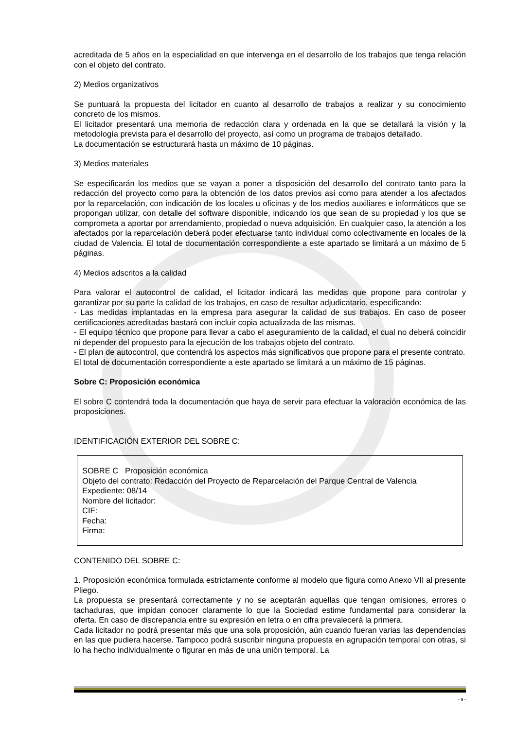acreditada de 5 años en la especialidad en que intervenga en el desarrollo de los trabajos que tenga relación con el objeto del contrato.
2) Medios organizativos
Se puntuará la propuesta del licitador en cuanto al desarrollo de trabajos a realizar y su conocimiento concreto de los mismos.
El licitador presentará una memoria de redacción clara y ordenada en la que se detallará la visión y la metodología prevista para el desarrollo del proyecto, así como un programa de trabajos detallado.
La documentación se estructurará hasta un máximo de 10 páginas.
3) Medios materiales
Se especificarán los medios que se vayan a poner a disposición del desarrollo del contrato tanto para la redacción del proyecto como para la obtención de los datos previos así como para atender a los afectados por la reparcelación, con indicación de los locales u oficinas y de los medios auxiliares e informáticos que se propongan utilizar, con detalle del software disponible, indicando los que sean de su propiedad y los que se comprometa a aportar por arrendamiento, propiedad o nueva adquisición. En cualquier caso, la atención a los afectados por la reparcelación deberá poder efectuarse tanto individual como colectivamente en locales de la ciudad de Valencia. El total de documentación correspondiente a este apartado se limitará a un máximo de 5 páginas.
4) Medios adscritos a la calidad
Para valorar el autocontrol de calidad, el licitador indicará las medidas que propone para controlar y garantizar por su parte la calidad de los trabajos, en caso de resultar adjudicatario, especificando:
- Las medidas implantadas en la empresa para asegurar la calidad de sus trabajos. En caso de poseer certificaciones acreditadas bastará con incluir copia actualizada de las mismas.
- El equipo técnico que propone para llevar a cabo el aseguramiento de la calidad, el cual no deberá coincidir ni depender del propuesto para la ejecución de los trabajos objeto del contrato.
- El plan de autocontrol, que contendrá los aspectos más significativos que propone para el presente contrato.
El total de documentación correspondiente a este apartado se limitará a un máximo de 15 páginas.
Sobre C: Proposición económica
El sobre C contendrá toda la documentación que haya de servir para efectuar la valoración económica de las proposiciones.
IDENTIFICACIÓN EXTERIOR DEL SOBRE C:
SOBRE C Proposición económica
Objeto del contrato: Redacción del Proyecto de Reparcelación del Parque Central de Valencia
Expediente: 08/14
Nombre del licitador:
CIF:
Fecha:
Firma:
CONTENIDO DEL SOBRE C:
1. Proposición económica formulada estrictamente conforme al modelo que figura como Anexo VII al presente Pliego.
La propuesta se presentará correctamente y no se aceptarán aquellas que tengan omisiones, errores o tachaduras, que impidan conocer claramente lo que la Sociedad estime fundamental para considerar la oferta. En caso de discrepancia entre su expresión en letra o en cifra prevalecerá la primera.
Cada licitador no podrá presentar más que una sola proposición, aún cuando fueran varias las dependencias en las que pudiera hacerse. Tampoco podrá suscribir ninguna propuesta en agrupación temporal con otras, si lo ha hecho individualmente o figurar en más de una unión temporal. La
- 9 -